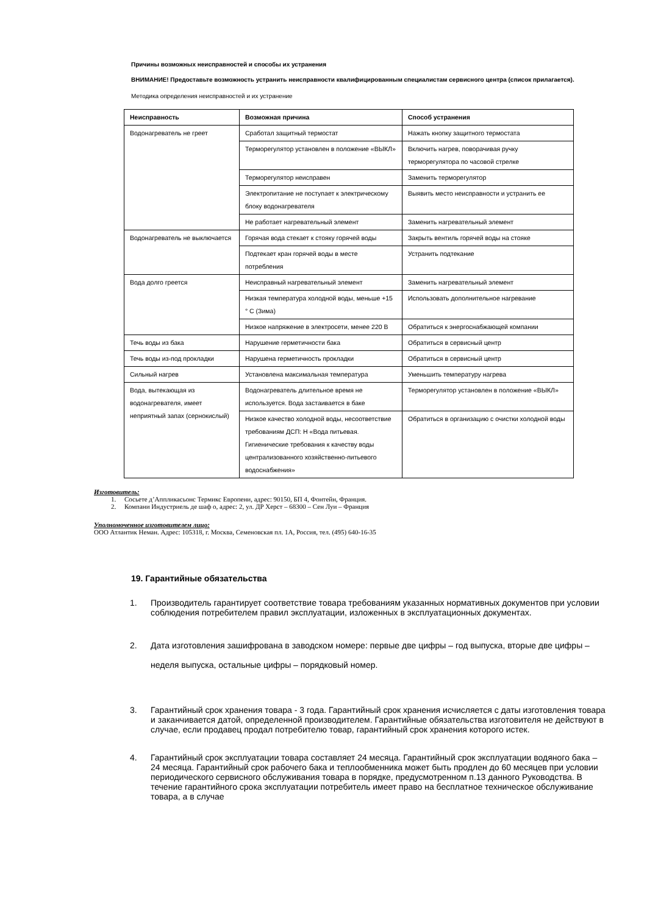Причины возможных неисправностей и способы их устранения
ВНИМАНИЕ! Предоставьте возможность устранить неисправности квалифицированным специалистам сервисного центра (список прилагается).
Методика определения неисправностей и их устранение
| Неисправность | Возможная причина | Способ устранения |
| --- | --- | --- |
| Водонагреватель не греет | Сработал защитный термостат | Нажать кнопку защитного термостата |
| | Терморегулятор установлен в положение «ВЫКЛ» | Включить нагрев, поворачивая ручку терморегулятора по часовой стрелке |
| | Терморегулятор неисправен | Заменить терморегулятор |
| | Электропитание не поступает к электрическому блоку водонагревателя | Выявить место неисправности и устранить ее |
| | Не работает нагревательный элемент | Заменить нагревательный элемент |
| Водонагреватель не выключается | Горячая вода стекает к стояку горячей воды | Закрыть вентиль горячей воды на стояке |
| | Подтекает кран горячей воды в месте потребления | Устранить подтекание |
| Вода долго греется | Неисправный нагревательный элемент | Заменить нагревательный элемент |
| | Низкая температура холодной воды, меньше +15 ° С (Зима) | Использовать дополнительное нагревание |
| | Низкое напряжение в электросети, менее 220 В | Обратиться к энергоснабжающей компании |
| Течь воды из бака | Нарушение герметичности бака | Обратиться в сервисный центр |
| Течь воды из-под прокладки | Нарушена герметичность прокладки | Обратиться в сервисный центр |
| Сильный нагрев | Установлена максимальная температура | Уменьшить температуру нагрева |
| Вода, вытекающая из водонагревателя, имеет неприятный запах (сернокислый) | Водонагреватель длительное время не используется. Вода застаивается в баке | Терморегулятор установлен в положение «ВЫКЛ» |
| | Низкое качество холодной воды, несоответствие требованиям ДСП: Н «Вода питьевая. Гигиенические требования к качеству воды централизованного хозяйственно-питьевого водоснабжения» | Обратиться в организацию с очистки холодной воды |
Изготовитель:
1. Сосьете д’Аппликасьонс Термикс Европени, адрес: 90150, БП 4, Фонтейн, Франция.
2. Компани Индустриель де шаф о, адрес: 2, ул. ДР Херст – 68300 – Сен Луи – Франция
Уполномоченное изготовителем лицо:
ООО Атлантик Неман. Адрес: 105318, г. Москва, Семеновская пл. 1А, Россия, тел. (495) 640-16-35
19. Гарантийные обязательства
1. Производитель гарантирует соответствие товара требованиям указанных нормативных документов при условии соблюдения потребителем правил эксплуатации, изложенных в эксплуатационных документах.
2. Дата изготовления зашифрована в заводском номере: первые две цифры – год выпуска, вторые две цифры – неделя выпуска, остальные цифры – порядковый номер.
3. Гарантийный срок хранения товара - 3 года. Гарантийный срок хранения исчисляется с даты изготовления товара и заканчивается датой, определенной производителем. Гарантийные обязательства изготовителя не действуют в случае, если продавец продал потребителю товар, гарантийный срок хранения которого истек.
4. Гарантийный срок эксплуатации товара составляет 24 месяца. Гарантийный срок эксплуатации водяного бака – 24 месяца. Гарантийный срок рабочего бака и теплообменника может быть продлен до 60 месяцев при условии периодического сервисного обслуживания товара в порядке, предусмотренном п.13 данного Руководства. В течение гарантийного срока эксплуатации потребитель имеет право на бесплатное техническое обслуживание товара, а в случае